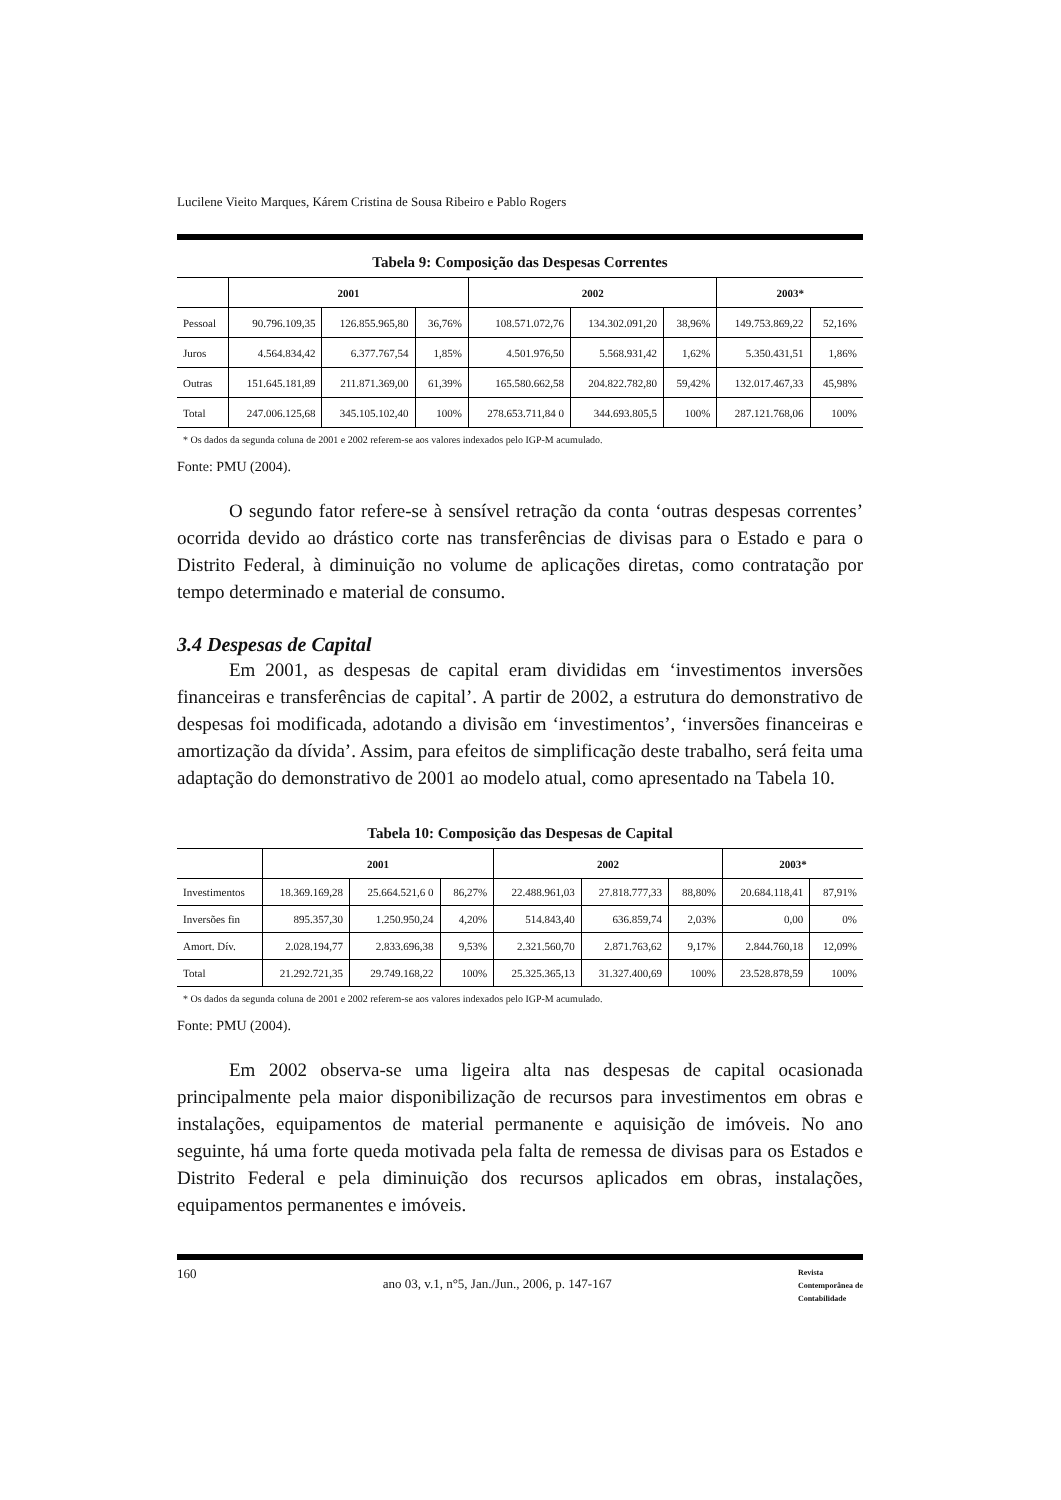Lucilene Vieito Marques, Kárem Cristina de Sousa Ribeiro e Pablo Rogers
Tabela 9: Composição das Despesas Correntes
| | 2001 | | | 2002 | | | 2003* | |
| --- | --- | --- | --- | --- | --- | --- | --- | --- |
| Pessoal | 90.796.109,35 | 126.855.965,80 | 36,76% | 108.571.072,76 | 134.302.091,20 | 38,96% | 149.753.869,22 | 52,16% |
| Juros | 4.564.834,42 | 6.377.767,54 | 1,85% | 4.501.976,50 | 5.568.931,42 | 1,62% | 5.350.431,51 | 1,86% |
| Outras | 151.645.181,89 | 211.871.369,00 | 61,39% | 165.580.662,58 | 204.822.782,80 | 59,42% | 132.017.467,33 | 45,98% |
| Total | 247.006.125,68 | 345.105.102,40 | 100% | 278.653.711,84 0 | 344.693.805,5 | 100% | 287.121.768,06 | 100% |
* Os dados da segunda coluna de 2001 e 2002 referem-se aos valores indexados pelo IGP-M acumulado.
Fonte: PMU (2004).
O segundo fator refere-se à sensível retração da conta ‘outras despesas correntes’ ocorrida devido ao drástico corte nas transferências de divisas para o Estado e para o Distrito Federal, à diminuição no volume de aplicações diretas, como contratação por tempo determinado e material de consumo.
3.4 Despesas de Capital
Em 2001, as despesas de capital eram divididas em ‘investimentos inversões financeiras e transferências de capital’. A partir de 2002, a estrutura do demonstrativo de despesas foi modificada, adotando a divisão em ‘investimentos’, ‘inversões financeiras e amortização da dívida’. Assim, para efeitos de simplificação deste trabalho, será feita uma adaptação do demonstrativo de 2001 ao modelo atual, como apresentado na Tabela 10.
Tabela 10: Composição das Despesas de Capital
| | 2001 | | | 2002 | | | 2003* | |
| --- | --- | --- | --- | --- | --- | --- | --- | --- |
| Investimentos | 18.369.169,28 | 25.664.521,6 0 | 86,27% | 22.488.961,03 | 27.818.777,33 | 88,80% | 20.684.118,41 | 87,91% |
| Inversões fin | 895.357,30 | 1.250.950,24 | 4,20% | 514.843,40 | 636.859,74 | 2,03% | 0,00 | 0% |
| Amort. Dív. | 2.028.194,77 | 2.833.696,38 | 9,53% | 2.321.560,70 | 2.871.763,62 | 9,17% | 2.844.760,18 | 12,09% |
| Total | 21.292.721,35 | 29.749.168,22 | 100% | 25.325.365,13 | 31.327.400,69 | 100% | 23.528.878,59 | 100% |
* Os dados da segunda coluna de 2001 e 2002 referem-se aos valores indexados pelo IGP-M acumulado.
Fonte: PMU (2004).
Em 2002 observa-se uma ligeira alta nas despesas de capital ocasionada principalmente pela maior disponibilização de recursos para investimentos em obras e instalações, equipamentos de material permanente e aquisição de imóveis. No ano seguinte, há uma forte queda motivada pela falta de remessa de divisas para os Estados e Distrito Federal e pela diminuição dos recursos aplicados em obras, instalações, equipamentos permanentes e imóveis.
160 ano 03, v.1, n°5, Jan./Jun., 2006, p. 147-167 Revista
Contemporânea de
Contabilidade